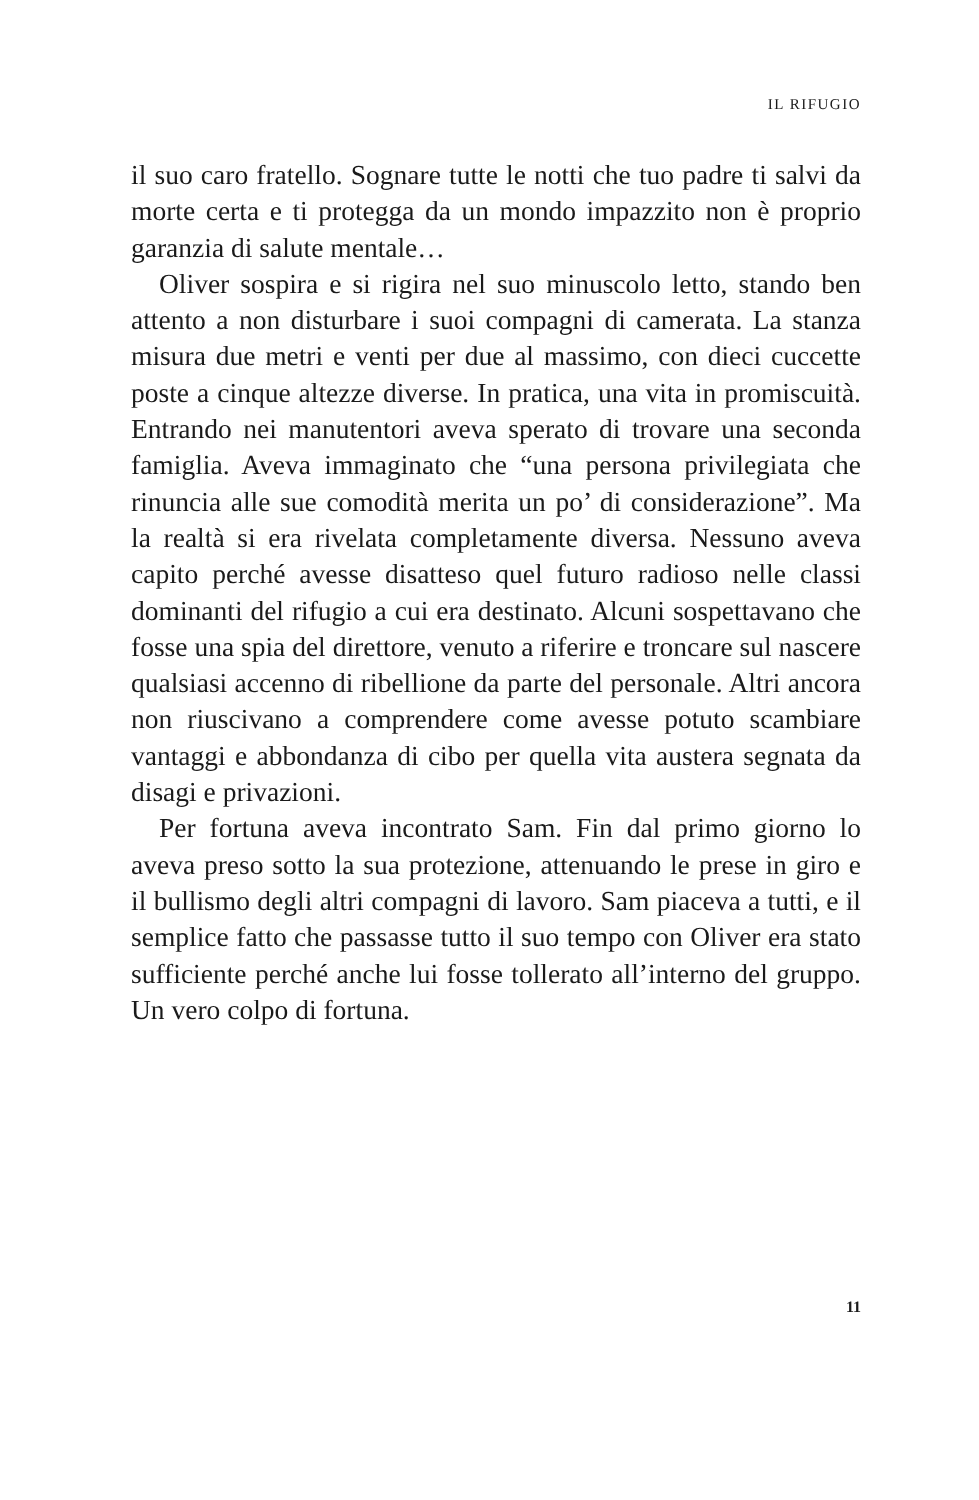IL RIFUGIO
il suo caro fratello. Sognare tutte le notti che tuo padre ti salvi da morte certa e ti protegga da un mondo impazzito non è proprio garanzia di salute mentale…
Oliver sospira e si rigira nel suo minuscolo letto, stando ben attento a non disturbare i suoi compagni di camerata. La stanza misura due metri e venti per due al massimo, con dieci cuccette poste a cinque altezze diverse. In pratica, una vita in promiscuità. Entrando nei manutentori aveva sperato di trovare una seconda famiglia. Aveva immaginato che “una persona privilegiata che rinuncia alle sue comodità merita un po’ di considerazione”. Ma la realtà si era rivelata completamente diversa. Nessuno aveva capito perché avesse disatteso quel futuro radioso nelle classi dominanti del rifugio a cui era destinato. Alcuni sospettavano che fosse una spia del direttore, venuto a riferire e troncare sul nascere qualsiasi accenno di ribellione da parte del personale. Altri ancora non riuscivano a comprendere come avesse potuto scambiare vantaggi e abbondanza di cibo per quella vita austera segnata da disagi e privazioni.
Per fortuna aveva incontrato Sam. Fin dal primo giorno lo aveva preso sotto la sua protezione, attenuando le prese in giro e il bullismo degli altri compagni di lavoro. Sam piaceva a tutti, e il semplice fatto che passasse tutto il suo tempo con Oliver era stato sufficiente perché anche lui fosse tollerato all’interno del gruppo. Un vero colpo di fortuna.
11